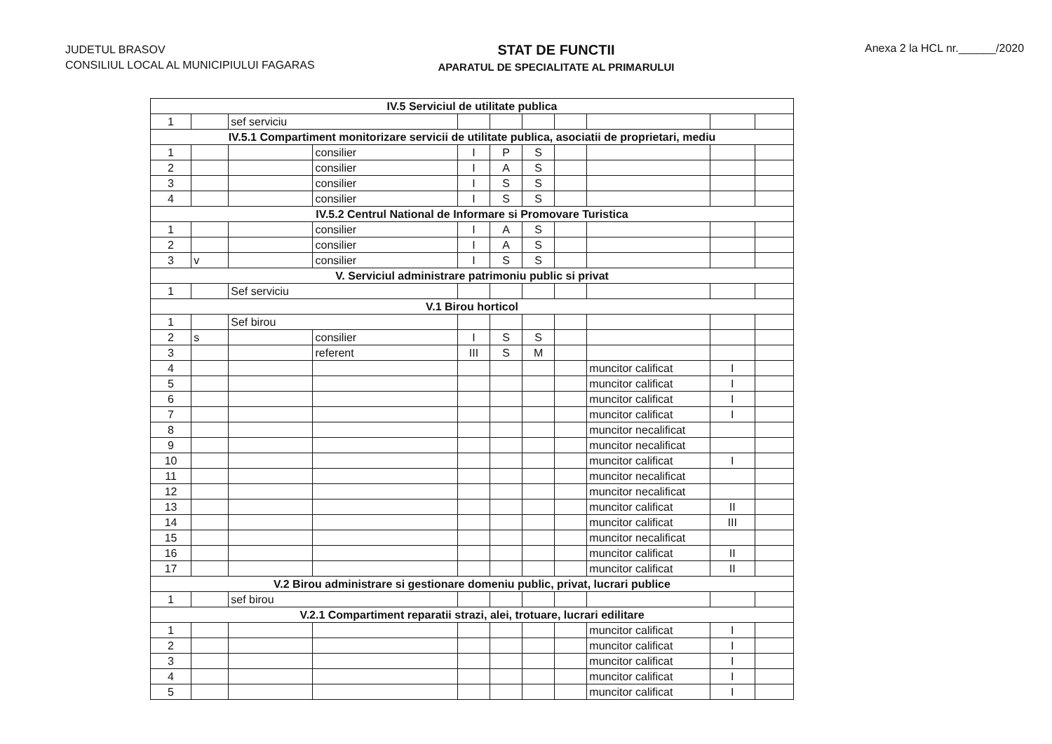JUDETUL BRASOV
CONSILIUL LOCAL AL MUNICIPIULUI FAGARAS
STAT DE FUNCTII
APARATUL DE SPECIALITATE AL PRIMARULUI
Anexa 2 la HCL nr.______/2020
| IV.5 Serviciul de utilitate publica | | | | | | | | | | |
| 1 | | sef serviciu | | | | | | | | |
| IV.5.1 Compartiment monitorizare servicii de utilitate publica, asociatii de proprietari, mediu | | | | | | | | | | |
| 1 | | | consilier | I | P | S | | | | |
| 2 | | | consilier | I | A | S | | | | |
| 3 | | | consilier | I | S | S | | | | |
| 4 | | | consilier | I | S | S | | | | |
| IV.5.2 Centrul National de Informare si Promovare Turistica | | | | | | | | | | |
| 1 | | | consilier | I | A | S | | | | |
| 2 | | | consilier | I | A | S | | | | |
| 3 | v | | consilier | I | S | S | | | | |
| V. Serviciul administrare patrimoniu public si privat | | | | | | | | | | |
| 1 | | Sef serviciu | | | | | | | | |
| V.1 Birou horticol | | | | | | | | | | |
| 1 | | Sef birou | | | | | | | | |
| 2 | s | | consilier | I | S | S | | | | |
| 3 | | | referent | III | S | M | | | | |
| 4 | | | | | | | | muncitor calificat | I | |
| 5 | | | | | | | | muncitor calificat | I | |
| 6 | | | | | | | | muncitor calificat | I | |
| 7 | | | | | | | | muncitor calificat | I | |
| 8 | | | | | | | | muncitor necalificat | | |
| 9 | | | | | | | | muncitor necalificat | | |
| 10 | | | | | | | | muncitor calificat | I | |
| 11 | | | | | | | | muncitor necalificat | | |
| 12 | | | | | | | | muncitor necalificat | | |
| 13 | | | | | | | | muncitor calificat | II | |
| 14 | | | | | | | | muncitor calificat | III | |
| 15 | | | | | | | | muncitor necalificat | | |
| 16 | | | | | | | | muncitor calificat | II | |
| 17 | | | | | | | | muncitor calificat | II | |
| V.2 Birou administrare si gestionare domeniu public, privat, lucrari publice | | | | | | | | | | |
| 1 | | sef birou | | | | | | | | |
| V.2.1 Compartiment reparatii strazi, alei, trotuare, lucrari edilitare | | | | | | | | | | |
| 1 | | | | | | | | muncitor calificat | I | |
| 2 | | | | | | | | muncitor calificat | I | |
| 3 | | | | | | | | muncitor calificat | I | |
| 4 | | | | | | | | muncitor calificat | I | |
| 5 | | | | | | | | muncitor calificat | I | |